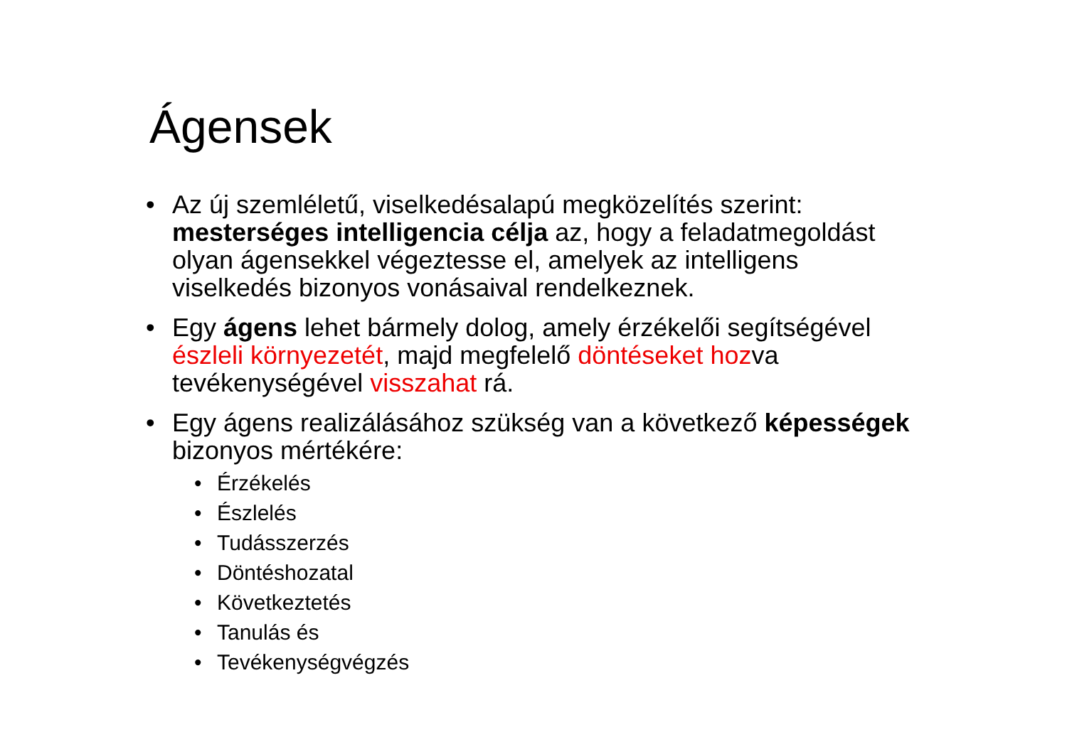Ágensek
• Az új szemléletű, viselkedésalapú megközelítés szerint: mesterséges intelligencia célja az, hogy a feladatmegoldást olyan ágensekkel végeztesse el, amelyek az intelligens viselkedés bizonyos vonásaival rendelkeznek.
• Egy ágens lehet bármely dolog, amely érzékelői segítségével észleli környezetét, majd megfelelő döntéseket hozva tevékenységével visszahat rá.
• Egy ágens realizálásához szükség van a következő képességek bizonyos mértékére:
• Érzékelés
• Észlelés
• Tudásszerzés
• Döntéshozatal
• Következtetés
• Tanulás és
• Tevékenységvégzés